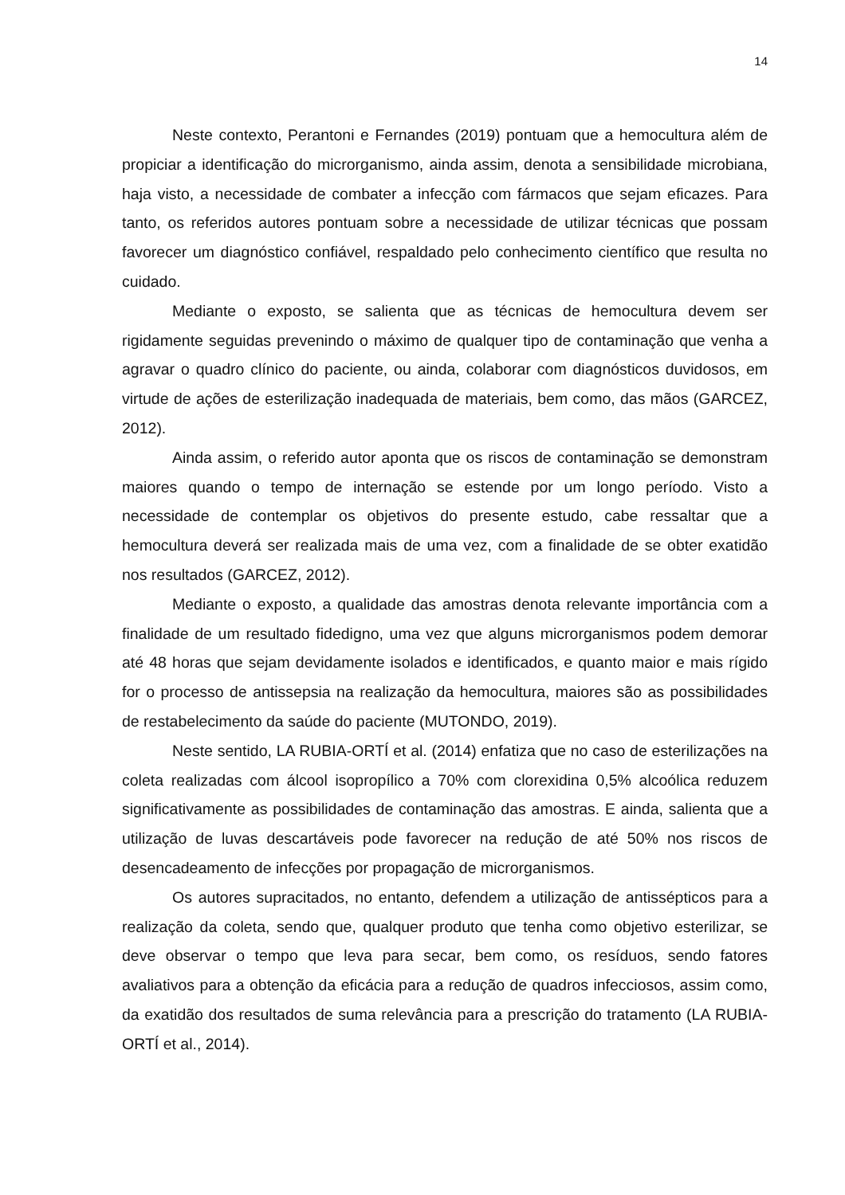14
Neste contexto, Perantoni e Fernandes (2019) pontuam que a hemocultura além de propiciar a identificação do microrganismo, ainda assim, denota a sensibilidade microbiana, haja visto, a necessidade de combater a infecção com fármacos que sejam eficazes. Para tanto, os referidos autores pontuam sobre a necessidade de utilizar técnicas que possam favorecer um diagnóstico confiável, respaldado pelo conhecimento científico que resulta no cuidado.
Mediante o exposto, se salienta que as técnicas de hemocultura devem ser rigidamente seguidas prevenindo o máximo de qualquer tipo de contaminação que venha a agravar o quadro clínico do paciente, ou ainda, colaborar com diagnósticos duvidosos, em virtude de ações de esterilização inadequada de materiais, bem como, das mãos (GARCEZ, 2012).
Ainda assim, o referido autor aponta que os riscos de contaminação se demonstram maiores quando o tempo de internação se estende por um longo período. Visto a necessidade de contemplar os objetivos do presente estudo, cabe ressaltar que a hemocultura deverá ser realizada mais de uma vez, com a finalidade de se obter exatidão nos resultados (GARCEZ, 2012).
Mediante o exposto, a qualidade das amostras denota relevante importância com a finalidade de um resultado fidedigno, uma vez que alguns microrganismos podem demorar até 48 horas que sejam devidamente isolados e identificados, e quanto maior e mais rígido for o processo de antissepsia na realização da hemocultura, maiores são as possibilidades de restabelecimento da saúde do paciente (MUTONDO, 2019).
Neste sentido, LA RUBIA-ORTÍ et al. (2014) enfatiza que no caso de esterilizações na coleta realizadas com álcool isopropílico a 70% com clorexidina 0,5% alcoólica reduzem significativamente as possibilidades de contaminação das amostras. E ainda, salienta que a utilização de luvas descartáveis pode favorecer na redução de até 50% nos riscos de desencadeamento de infecções por propagação de microrganismos.
Os autores supracitados, no entanto, defendem a utilização de antissépticos para a realização da coleta, sendo que, qualquer produto que tenha como objetivo esterilizar, se deve observar o tempo que leva para secar, bem como, os resíduos, sendo fatores avaliativos para a obtenção da eficácia para a redução de quadros infecciosos, assim como, da exatidão dos resultados de suma relevância para a prescrição do tratamento (LA RUBIA-ORTÍ et al., 2014).